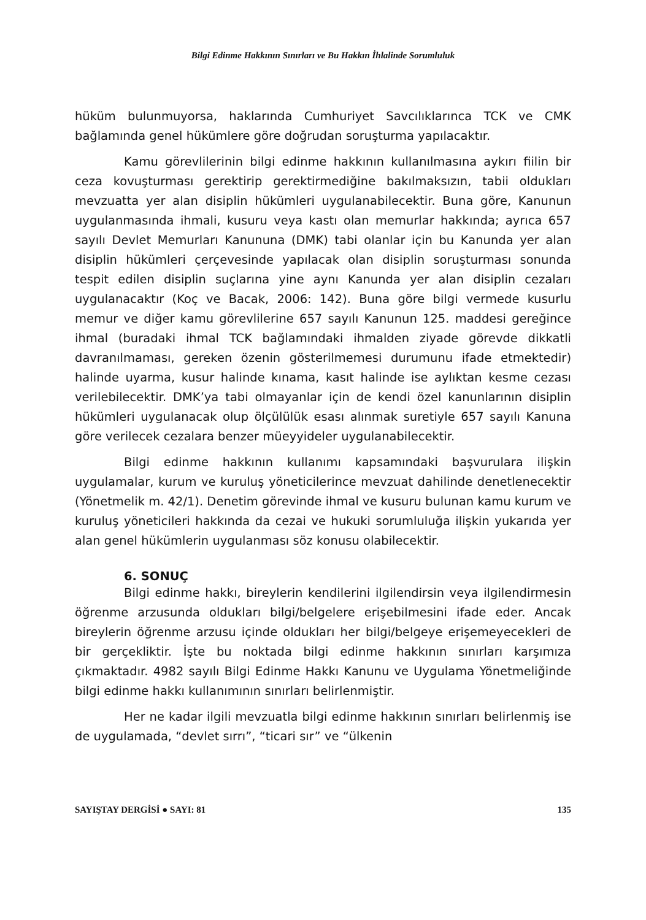Bilgi Edinme Hakkının Sınırları ve Bu Hakkın İhlalinde Sorumluluk
hüküm bulunmuyorsa, haklarında Cumhuriyet Savcılıklarınca TCK ve CMK bağlamında genel hükümlere göre doğrudan soruşturma yapılacaktır.
Kamu görevlilerinin bilgi edinme hakkının kullanılmasına aykırı fiilin bir ceza kovuşturması gerektirip gerektirmediğine bakılmaksızın, tabii oldukları mevzuatta yer alan disiplin hükümleri uygulanabilecektir. Buna göre, Kanunun uygulanmasında ihmali, kusuru veya kastı olan memurlar hakkında; ayrıca 657 sayılı Devlet Memurları Kanununa (DMK) tabi olanlar için bu Kanunda yer alan disiplin hükümleri çerçevesinde yapılacak olan disiplin soruşturması sonunda tespit edilen disiplin suçlarına yine aynı Kanunda yer alan disiplin cezaları uygulanacaktır (Koç ve Bacak, 2006: 142). Buna göre bilgi vermede kusurlu memur ve diğer kamu görevlilerine 657 sayılı Kanunun 125. maddesi gereğince ihmal (buradaki ihmal TCK bağlamındaki ihmalden ziyade görevde dikkatli davranılmaması, gereken özenin gösterilmemesi durumunu ifade etmektedir) halinde uyarma, kusur halinde kınama, kasıt halinde ise aylıktan kesme cezası verilebilecektir. DMK’ya tabi olmayanlar için de kendi özel kanunlarının disiplin hükümleri uygulanacak olup ölçülülük esası alınmak suretiyle 657 sayılı Kanuna göre verilecek cezalara benzer müeyyideler uygulanabilecektir.
Bilgi edinme hakkının kullanımı kapsamındaki başvurulara ilişkin uygulamalar, kurum ve kuruluş yöneticilerince mevzuat dahilinde denetlenecektir (Yönetmelik m. 42/1). Denetim görevinde ihmal ve kusuru bulunan kamu kurum ve kuruluş yöneticileri hakkında da cezai ve hukuki sorumluluğa ilişkin yukarıda yer alan genel hükümlerin uygulanması söz konusu olabilecektir.
6. SONUÇ
Bilgi edinme hakkı, bireylerin kendilerini ilgilendirsin veya ilgilendirmesin öğrenme arzusunda oldukları bilgi/belgelere erişebilmesini ifade eder. Ancak bireylerin öğrenme arzusu içinde oldukları her bilgi/belgeye erişemeyecekleri de bir gerçekliktir. İşte bu noktada bilgi edinme hakkının sınırları karşımıza çıkmaktadır. 4982 sayılı Bilgi Edinme Hakkı Kanunu ve Uygulama Yönetmeliğinde bilgi edinme hakkı kullanımının sınırları belirlenmiştir.
Her ne kadar ilgili mevzuatla bilgi edinme hakkının sınırları belirlenmiş ise de uygulamada, “devlet sırrı”, “ticari sır” ve “ülkenin
SAYIŞTAY DERGİSİ ● SAYI: 81 135